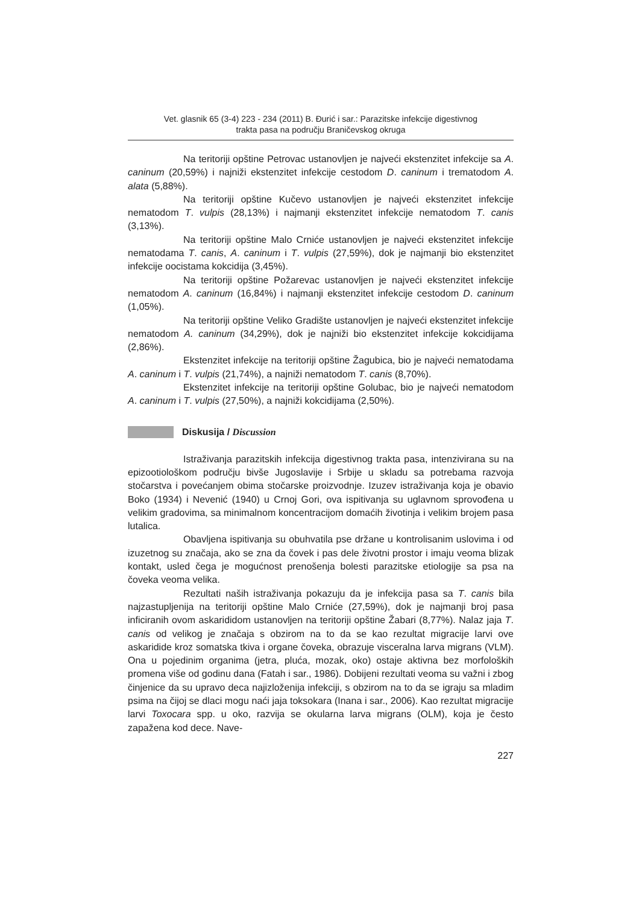Vet. glasnik 65 (3-4) 223 - 234 (2011) B. Đurić i sar.: Parazitske infekcije digestivnog
trakta pasa na području Braničevskog okruga
Na teritoriji opštine Petrovac ustanovljen je najveći ekstenzitet infekcije sa A. caninum (20,59%) i najniži ekstenzitet infekcije cestodom D. caninum i trematodom A. alata (5,88%).
Na teritoriji opštine Kučevo ustanovljen je najveći ekstenzitet infekcije nematodom T. vulpis (28,13%) i najmanji ekstenzitet infekcije nematodom T. canis (3,13%).
Na teritoriji opštine Malo Crniće ustanovljen je najveći ekstenzitet infekcije nematodama T. canis, A. caninum i T. vulpis (27,59%), dok je najmanji bio ekstenzitet infekcije oocistama kokcidija (3,45%).
Na teritoriji opštine Požarevac ustanovljen je najveći ekstenzitet infekcije nematodom A. caninum (16,84%) i najmanji ekstenzitet infekcije cestodom D. caninum (1,05%).
Na teritoriji opštine Veliko Gradište ustanovljen je najveći ekstenzitet infekcije nematodom A. caninum (34,29%), dok je najniži bio ekstenzitet infekcije kokcidijama (2,86%).
Ekstenzitet infekcije na teritoriji opštine Žagubica, bio je najveći nematodama A. caninum i T. vulpis (21,74%), a najniži nematodom T. canis (8,70%).
Ekstenzitet infekcije na teritoriji opštine Golubac, bio je najveći nematodom A. caninum i T. vulpis (27,50%), a najniži kokcidijama (2,50%).
Diskusija / Discussion
Istraživanja parazitskih infekcija digestivnog trakta pasa, intenzivirana su na epizootiološkom području bivše Jugoslavije i Srbije u skladu sa potrebama razvoja stočarstva i povećanjem obima stočarske proizvodnje. Izuzev istraživanja koja je obavio Boko (1934) i Nevenić (1940) u Crnoj Gori, ova ispitivanja su uglavnom sprovođena u velikim gradovima, sa minimalnom koncentracijom domaćih životinja i velikim brojem pasa lutalica.
Obavljena ispitivanja su obuhvatila pse držane u kontrolisanim uslovima i od izuzetnog su značaja, ako se zna da čovek i pas dele životni prostor i imaju veoma blizak kontakt, usled čega je mogućnost prenošenja bolesti parazitske etiologije sa psa na čoveka veoma velika.
Rezultati naših istraživanja pokazuju da je infekcija pasa sa T. canis bila najzastupljenija na teritoriji opštine Malo Crniće (27,59%), dok je najmanji broj pasa inficiranih ovom askarididom ustanovljen na teritoriji opštine Žabari (8,77%). Nalaz jaja T. canis od velikog je značaja s obzirom na to da se kao rezultat migracije larvi ove askaridide kroz somatska tkiva i organe čoveka, obrazuje visceralna larva migrans (VLM). Ona u pojedinim organima (jetra, pluća, mozak, oko) ostaje aktivna bez morfoloških promena više od godinu dana (Fatah i sar., 1986). Dobijeni rezultati veoma su važni i zbog činjenice da su upravo deca najizloženija infekciji, s obzirom na to da se igraju sa mladim psima na čijoj se dlaci mogu naći jaja toksokara (Inana i sar., 2006). Kao rezultat migracije larvi Toxocara spp. u oko, razvija se okularna larva migrans (OLM), koja je često zapažena kod dece. Nave-
227